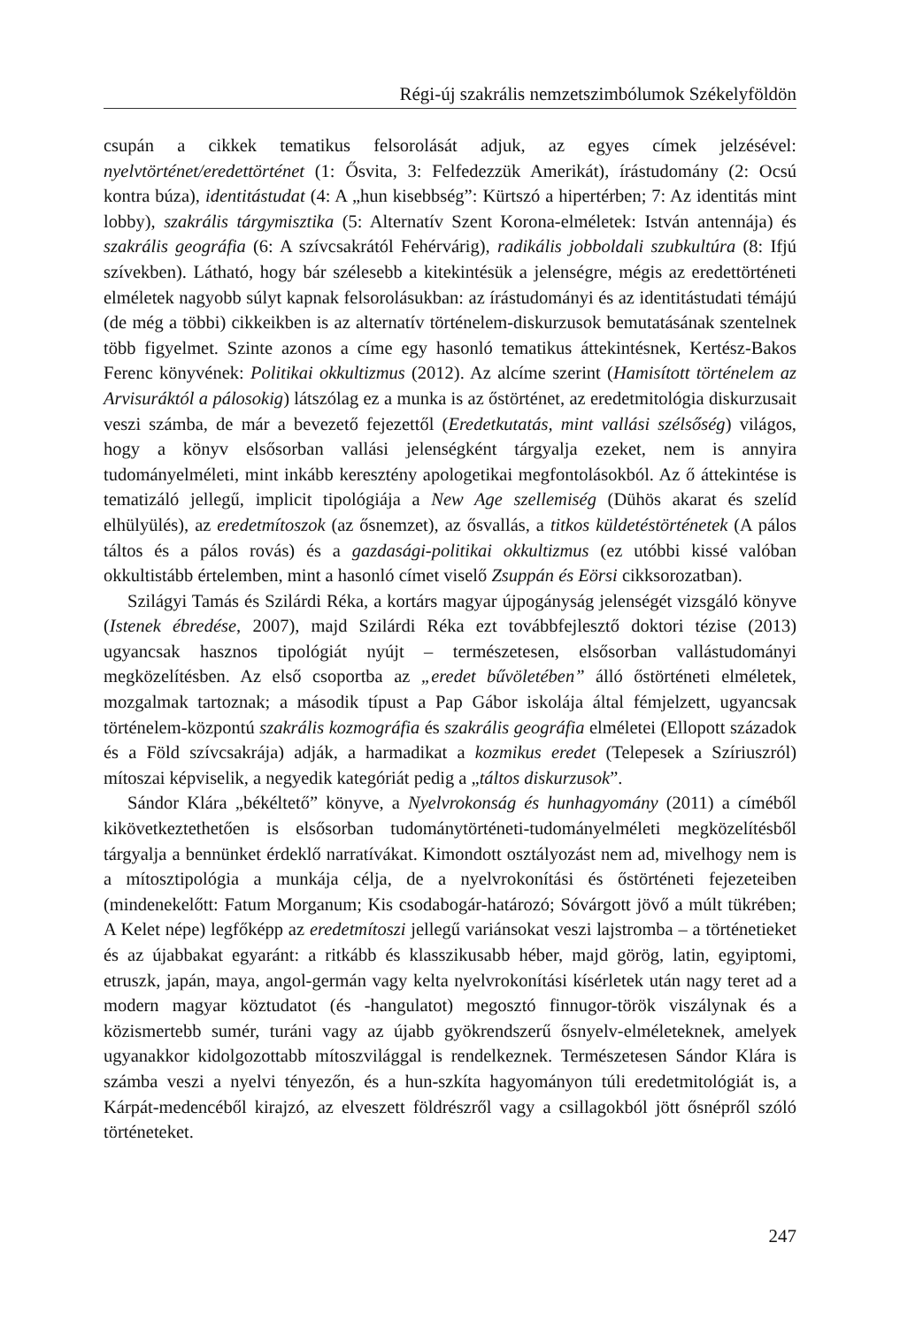Régi-új szakrális nemzetszimbólumok Székelyföldön
csupán a cikkek tematikus felsorolását adjuk, az egyes címek jelzésével: nyelvtörténet/eredettörténet (1: Ősvita, 3: Felfedezzük Amerikát), írástudomány (2: Ocsú kontra búza), identitástudat (4: A „hun kisebbség”: Kürtszó a hipertérben; 7: Az identitás mint lobby), szakrális tárgymisztika (5: Alternatív Szent Korona-elméletek: István antennája) és szakrális geográfia (6: A szívcsakrától Fehérvárig), radikális jobboldali szubkultúra (8: Ifjú szívekben). Látható, hogy bár szélesebb a kitekintésük a jelenségre, mégis az eredettörténeti elméletek nagyobb súlyt kapnak felsorolásukban: az írástudományi és az identitástudati témájú (de még a többi) cikkeikben is az alternatív történelem-diskurzusok bemutatásának szentelnek több figyelmet. Szinte azonos a címe egy hasonló tematikus áttekintésnek, Kertész-Bakos Ferenc könyvének: Politikai okkultizmus (2012). Az alcíme szerint (Hamisított történelem az Arvisuráktól a pálosokig) látszólag ez a munka is az őstörténet, az eredetmitológia diskurzusait veszi számba, de már a bevezető fejezettől (Eredetkutatás, mint vallási szélsőség) világos, hogy a könyv elsősorban vallási jelenségként tárgyalja ezeket, nem is annyira tudományelméleti, mint inkább keresztény apologetikai megfontolásokból. Az ő áttekintése is tematizáló jellegű, implicit tipológiája a New Age szellemiség (Dühös akarat és szelíd elhülyülés), az eredetmítoszok (az ősnemzet), az ősvallás, a titkos küldetéstörténetek (A pálos táltos és a pálos rovás) és a gazdasági-politikai okkultizmus (ez utóbbi kissé valóban okkultistább értelemben, mint a hasonló címet viselő Zsuppán és Eörsi cikksorozatban).
Szilágyi Tamás és Szilárdi Réka, a kortárs magyar újpogányság jelenségét vizsgáló könyve (Istenek ébredése, 2007), majd Szilárdi Réka ezt továbbfejlesztő doktori tézise (2013) ugyancsak hasznos tipológiát nyújt – természetesen, elsősorban vallástudományi megközelítésben. Az első csoportba az „eredet bűvöletében” álló őstörténeti elméletek, mozgalmak tartoznak; a második típust a Pap Gábor iskolája által fémjelzett, ugyancsak történelem-központú szakrális kozmográfia és szakrális geográfia elméletei (Ellopott századok és a Föld szívcsakrája) adják, a harmadikat a kozmikus eredet (Telepesek a Szíriuszról) mítoszai képviselik, a negyedik kategóriát pedig a „táltos diskurzusok”.
Sándor Klára „békéltető” könyve, a Nyelvrokonság és hunhagyomány (2011) a címéből kikövetkeztethetően is elsősorban tudománytörténeti-tudományelméleti megközelítésből tárgyalja a bennünket érdeklő narratívákat. Kimondott osztályozást nem ad, mivelhogy nem is a mítosztipológia a munkája célja, de a nyelvrokonítási és őstörténeti fejezeteiben (mindenekelőtt: Fatum Morganum; Kis csodabogár-határozó; Sóvárgott jövő a múlt tükrében; A Kelet népe) legfőképp az eredetmítoszi jellegű variánsokat veszi lajstromba – a történetieket és az újabbakat egyaránt: a ritkább és klasszikusabb héber, majd görög, latin, egyiptomi, etruszk, japán, maya, angol-germán vagy kelta nyelvrokonítási kísérletek után nagy teret ad a modern magyar köztudatot (és -hangulatot) megosztó finnugor-török viszálynak és a közismertebb sumér, turáni vagy az újabb gyökrendszerű ősnyelv-elméleteknek, amelyek ugyanakkor kidolgozottabb mítoszvilággal is rendelkeznek. Természetesen Sándor Klára is számba veszi a nyelvi tényezőn, és a hun-szkíta hagyományon túli eredetmitológiát is, a Kárpát-medencéből kirajzó, az elveszett földrészről vagy a csillagokból jött ősnépről szóló történeteket.
247